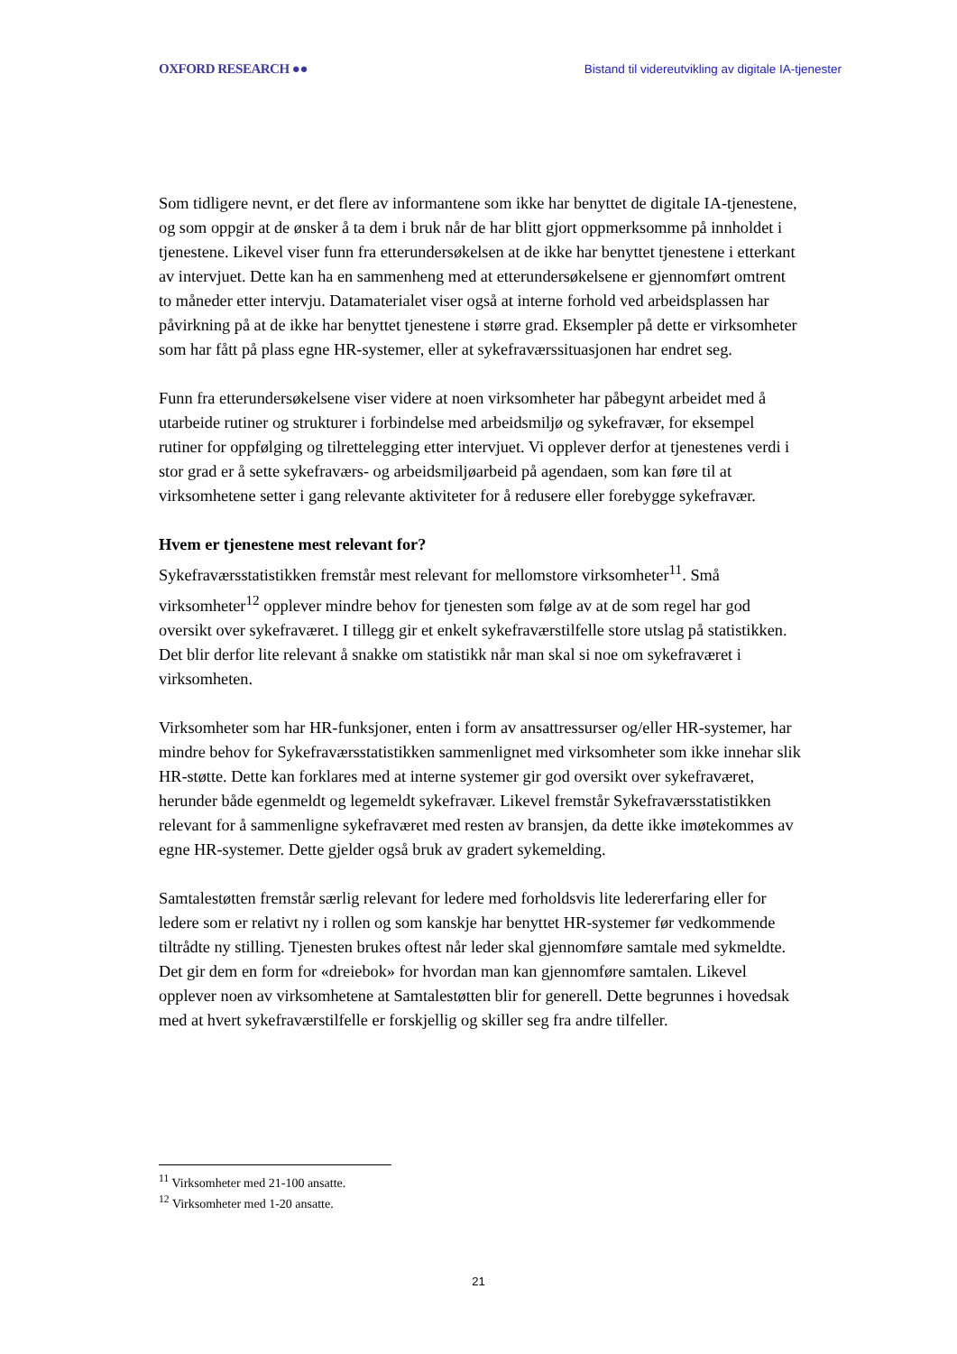OXFORD RESEARCH ●● Bistand til videreutvikling av digitale IA-tjenester
Som tidligere nevnt, er det flere av informantene som ikke har benyttet de digitale IA-tjenestene, og som oppgir at de ønsker å ta dem i bruk når de har blitt gjort oppmerksomme på innholdet i tjenestene. Likevel viser funn fra etterundersøkelsen at de ikke har benyttet tjenestene i etterkant av intervjuet. Dette kan ha en sammenheng med at etterundersøkelsene er gjennomført omtrent to måneder etter intervju. Datamaterialet viser også at interne forhold ved arbeidsplassen har påvirkning på at de ikke har benyttet tjenestene i større grad. Eksempler på dette er virksomheter som har fått på plass egne HR-systemer, eller at sykefraværssituasjonen har endret seg.
Funn fra etterundersøkelsene viser videre at noen virksomheter har påbegynt arbeidet med å utarbeide rutiner og strukturer i forbindelse med arbeidsmiljø og sykefravær, for eksempel rutiner for oppfølging og tilrettelegging etter intervjuet. Vi opplever derfor at tjenestenes verdi i stor grad er å sette sykefraværs- og arbeidsmiljøarbeid på agendaen, som kan føre til at virksomhetene setter i gang relevante aktiviteter for å redusere eller forebygge sykefravær.
Hvem er tjenestene mest relevant for?
Sykefraværsstatistikken fremstår mest relevant for mellomstore virksomheter<sup>11</sup>. Små virksomheter<sup>12</sup> opplever mindre behov for tjenesten som følge av at de som regel har god oversikt over sykefraværet. I tillegg gir et enkelt sykefraværstilfelle store utslag på statistikken. Det blir derfor lite relevant å snakke om statistikk når man skal si noe om sykefraværet i virksomheten.
Virksomheter som har HR-funksjoner, enten i form av ansattressurser og/eller HR-systemer, har mindre behov for Sykefraværsstatistikken sammenlignet med virksomheter som ikke innehar slik HR-støtte. Dette kan forklares med at interne systemer gir god oversikt over sykefraværet, herunder både egenmeldt og legemeldt sykefravær. Likevel fremstår Sykefraværsstatistikken relevant for å sammenligne sykefraværet med resten av bransjen, da dette ikke imøtekommes av egne HR-systemer. Dette gjelder også bruk av gradert sykemelding.
Samtalestøtten fremstår særlig relevant for ledere med forholdsvis lite ledererfaring eller for ledere som er relativt ny i rollen og som kanskje har benyttet HR-systemer før vedkommende tiltrådte ny stilling. Tjenesten brukes oftest når leder skal gjennomføre samtale med sykmeldte. Det gir dem en form for «dreiebok» for hvordan man kan gjennomføre samtalen. Likevel opplever noen av virksomhetene at Samtalestøtten blir for generell. Dette begrunnes i hovedsak med at hvert sykefraværstilfelle er forskjellig og skiller seg fra andre tilfeller.
<sup>11</sup> Virksomheter med 21-100 ansatte.
<sup>12</sup> Virksomheter med 1-20 ansatte.
21